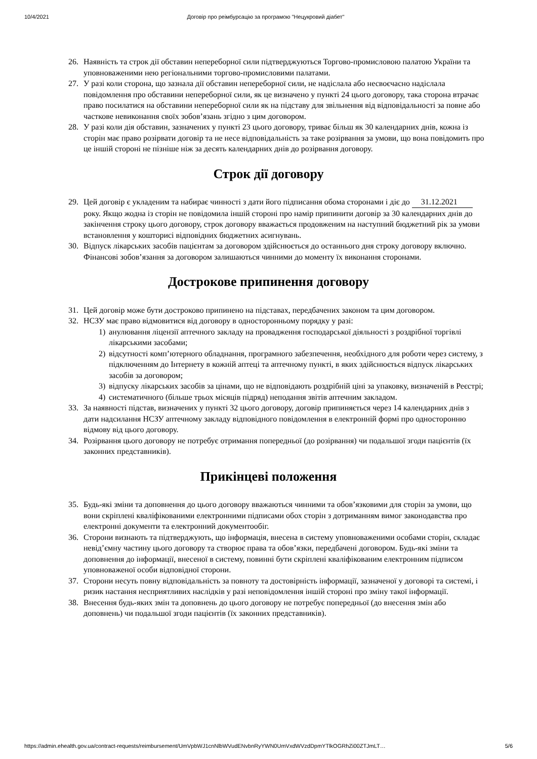10/4/2021 Договір про реімбурсацію за програмою "Нецукровий діабет"
26. Наявність та строк дії обставин непереборної сили підтверджуються Торгово-промисловою палатою України та уповноваженими нею регіональними торгово-промисловими палатами.
27. У разі коли сторона, що зазнала дії обставин непереборної сили, не надіслала або несвоєчасно надіслала повідомлення про обставини непереборної сили, як це визначено у пункті 24 цього договору, така сторона втрачає право посилатися на обставини непереборної сили як на підставу для звільнення від відповідальності за повне або часткове невиконання своїх зобов’язань згідно з цим договором.
28. У разі коли дія обставин, зазначених у пункті 23 цього договору, триває більш як 30 календарних днів, кожна із сторін має право розірвати договір та не несе відповідальність за таке розірвання за умови, що вона повідомить про це іншій стороні не пізніше ніж за десять календарних днів до розірвання договору.
Строк дії договору
29. Цей договір є укладеним та набирає чинності з дати його підписання обома сторонами і діє до 31.12.2021 року. Якщо жодна із сторін не повідомила іншій стороні про намір припинити договір за 30 календарних днів до закінчення строку цього договору, строк договору вважається продовженим на наступний бюджетний рік за умови встановлення у кошторисі відповідних бюджетних асигнувань.
30. Відпуск лікарських засобів пацієнтам за договором здійснюється до останнього дня строку договору включно. Фінансові зобов’язання за договором залишаються чинними до моменту їх виконання сторонами.
Дострокове припинення договору
31. Цей договір може бути достроково припинено на підставах, передбачених законом та цим договором.
32. НСЗУ має право відмовитися від договору в односторонньому порядку у разі:
1) анулювання ліцензії аптечного закладу на провадження господарської діяльності з роздрібної торгівлі лікарськими засобами;
2) відсутності комп’ютерного обладнання, програмного забезпечення, необхідного для роботи через систему, з підключенням до Інтернету в кожній аптеці та аптечному пункті, в яких здійснюється відпуск лікарських засобів за договором;
3) відпуску лікарських засобів за цінами, що не відповідають роздрібній ціні за упаковку, визначеній в Реєстрі;
4) систематичного (більше трьох місяців підряд) неподання звітів аптечним закладом.
33. За наявності підстав, визначених у пункті 32 цього договору, договір припиняється через 14 календарних днів з дати надсилання НСЗУ аптечному закладу відповідного повідомлення в електронній формі про односторонню відмову від цього договору.
34. Розірвання цього договору не потребує отримання попередньої (до розірвання) чи подальшої згоди пацієнтів (їх законних представників).
Прикінцеві положення
35. Будь-які зміни та доповнення до цього договору вважаються чинними та обов’язковими для сторін за умови, що вони скріплені кваліфікованими електронними підписами обох сторін з дотриманням вимог законодавства про електронні документи та електронний документообіг.
36. Сторони визнають та підтверджують, що інформація, внесена в систему уповноваженими особами сторін, складає невід’ємну частину цього договору та створює права та обов’язки, передбачені договором. Будь-які зміни та доповнення до інформації, внесеної в систему, повинні бути скріплені кваліфікованим електронним підписом уповноваженої особи відповідної сторони.
37. Сторони несуть повну відповідальність за повноту та достовірність інформації, зазначеної у договорі та системі, і ризик настання несприятливих наслідків у разі неповідомлення іншій стороні про зміну такої інформації.
38. Внесення будь-яких змін та доповнень до цього договору не потребує попередньої (до внесення змін або доповнень) чи подальшої згоди пацієнтів (їх законних представників).
https://admin.ehealth.gov.ua/contract-requests/reimbursement/UmVpbWJ1cnNlbWVudENvbnRyYWN0UmVxdWVzdDpmYTlkOGRhZi00ZTJmLT… 5/6